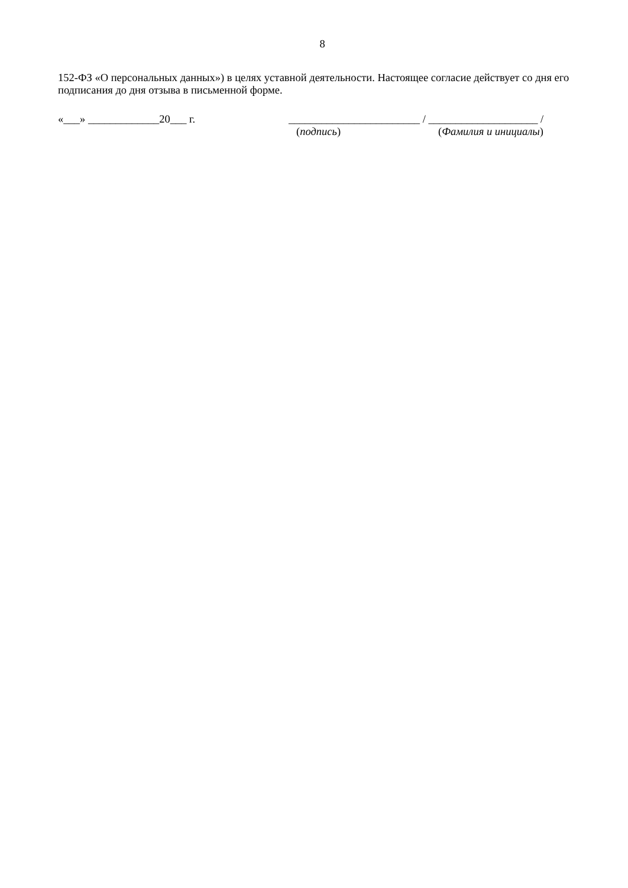8
152-ФЗ «О персональных данных») в целях уставной деятельности. Настоящее согласие действует со дня его подписания до дня отзыва в письменной форме.
«___» _____________20___ г. ________________________ / ____________________ /
(подпись) (Фамилия и инициалы)